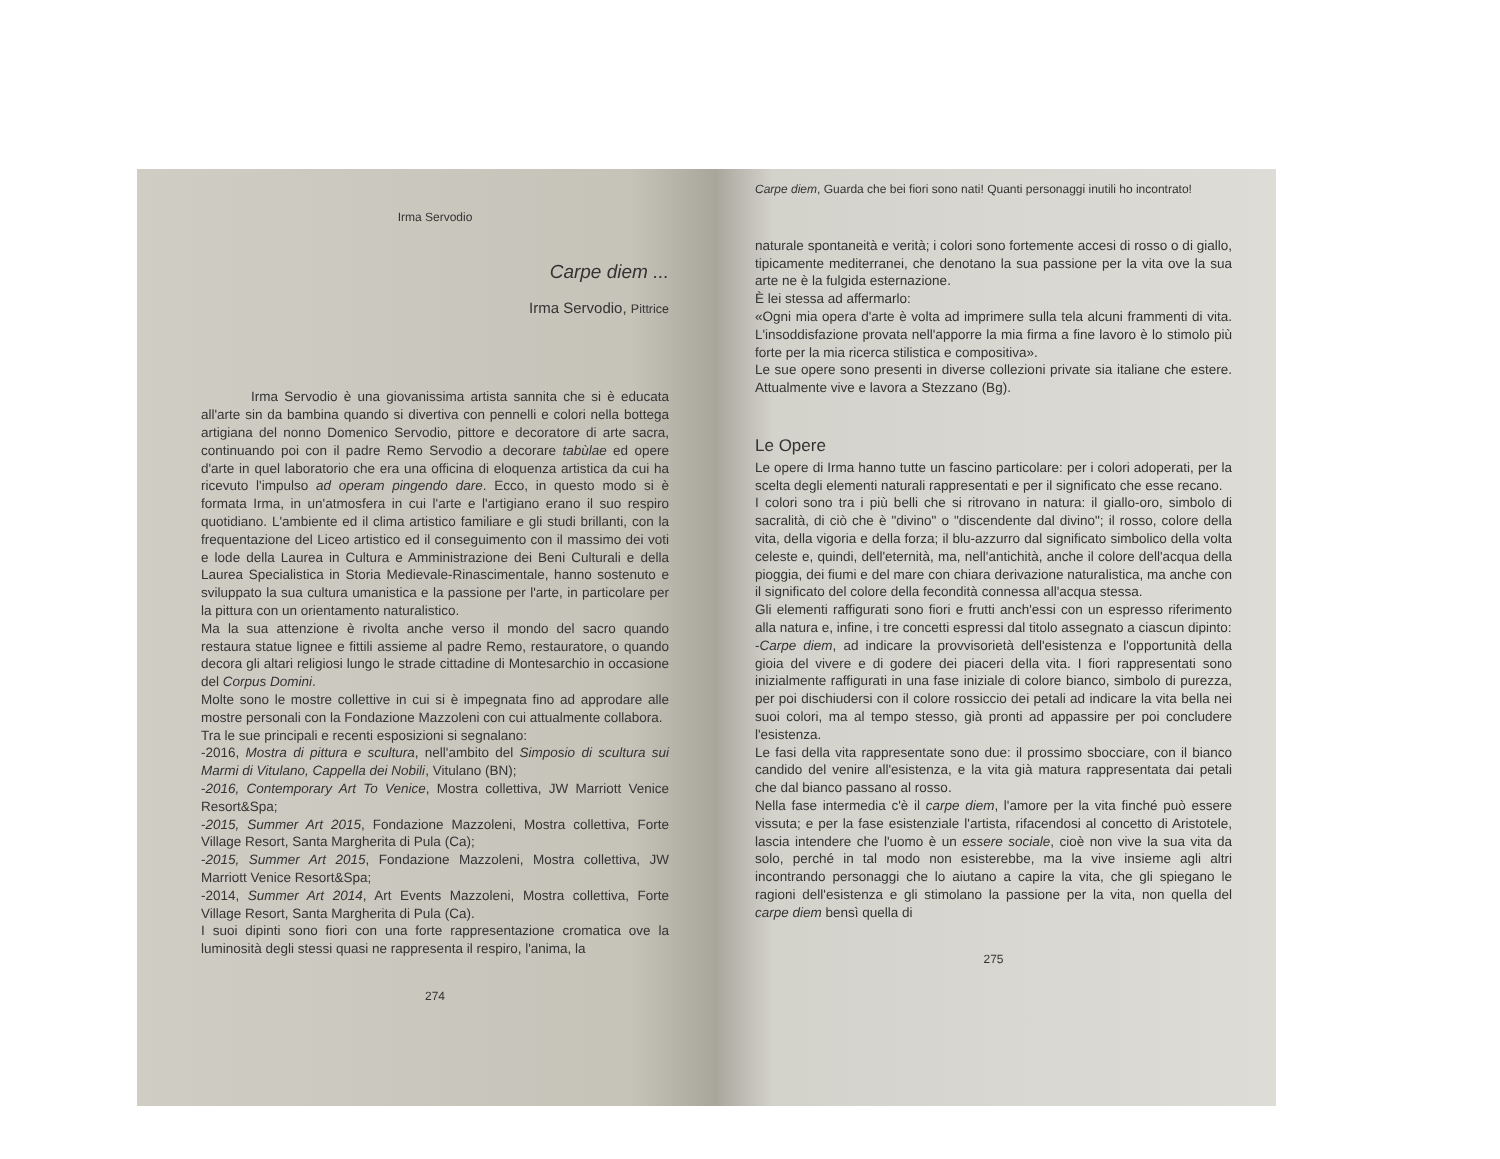Irma Servodio
Carpe diem ...
Irma Servodio, Pittrice
Irma Servodio è una giovanissima artista sannita che si è educata all'arte sin da bambina quando si divertiva con pennelli e colori nella bottega artigiana del nonno Domenico Servodio, pittore e decoratore di arte sacra, continuando poi con il padre Remo Servodio a decorare tabùlae ed opere d'arte in quel laboratorio che era una officina di eloquenza artistica da cui ha ricevuto l'impulso ad operam pingendo dare. Ecco, in questo modo si è formata Irma, in un'atmosfera in cui l'arte e l'artigiano erano il suo respiro quotidiano. L'ambiente ed il clima artistico familiare e gli studi brillanti, con la frequentazione del Liceo artistico ed il conseguimento con il massimo dei voti e lode della Laurea in Cultura e Amministrazione dei Beni Culturali e della Laurea Specialistica in Storia Medievale-Rinascimentale, hanno sostenuto e sviluppato la sua cultura umanistica e la passione per l'arte, in particolare per la pittura con un orientamento naturalistico.
Ma la sua attenzione è rivolta anche verso il mondo del sacro quando restaura statue lignee e fittili assieme al padre Remo, restauratore, o quando decora gli altari religiosi lungo le strade cittadine di Montesarchio in occasione del Corpus Domini.
Molte sono le mostre collettive in cui si è impegnata fino ad approdare alle mostre personali con la Fondazione Mazzoleni con cui attualmente collabora.
Tra le sue principali e recenti esposizioni si segnalano:
-2016, Mostra di pittura e scultura, nell'ambito del Simposio di scultura sui Marmi di Vitulano, Cappella dei Nobili, Vitulano (BN);
-2016, Contemporary Art To Venice, Mostra collettiva, JW Marriott Venice Resort&Spa;
-2015, Summer Art 2015, Fondazione Mazzoleni, Mostra collettiva, Forte Village Resort, Santa Margherita di Pula (Ca);
-2015, Summer Art 2015, Fondazione Mazzoleni, Mostra collettiva, JW Marriott Venice Resort&Spa;
-2014, Summer Art 2014, Art Events Mazzoleni, Mostra collettiva, Forte Village Resort, Santa Margherita di Pula (Ca).
I suoi dipinti sono fiori con una forte rappresentazione cromatica ove la luminosità degli stessi quasi ne rappresenta il respiro, l'anima, la
274
Carpe diem, Guarda che bei fiori sono nati! Quanti personaggi inutili ho incontrato!
naturale spontaneità e verità; i colori sono fortemente accesi di rosso o di giallo, tipicamente mediterranei, che denotano la sua passione per la vita ove la sua arte ne è la fulgida esternazione.
È lei stessa ad affermarlo:
«Ogni mia opera d'arte è volta ad imprimere sulla tela alcuni frammenti di vita. L'insoddisfazione provata nell'apporre la mia firma a fine lavoro è lo stimolo più forte per la mia ricerca stilistica e compositiva».
Le sue opere sono presenti in diverse collezioni private sia italiane che estere. Attualmente vive e lavora a Stezzano (Bg).
Le Opere
Le opere di Irma hanno tutte un fascino particolare: per i colori adoperati, per la scelta degli elementi naturali rappresentati e per il significato che esse recano.
I colori sono tra i più belli che si ritrovano in natura: il giallo-oro, simbolo di sacralità, di ciò che è "divino" o "discendente dal divino"; il rosso, colore della vita, della vigoria e della forza; il blu-azzurro dal significato simbolico della volta celeste e, quindi, dell'eternità, ma, nell'antichità, anche il colore dell'acqua della pioggia, dei fiumi e del mare con chiara derivazione naturalistica, ma anche con il significato del colore della fecondità connessa all'acqua stessa.
Gli elementi raffigurati sono fiori e frutti anch'essi con un espresso riferimento alla natura e, infine, i tre concetti espressi dal titolo assegnato a ciascun dipinto:
-Carpe diem, ad indicare la provvisorietà dell'esistenza e l'opportunità della gioia del vivere e di godere dei piaceri della vita. I fiori rappresentati sono inizialmente raffigurati in una fase iniziale di colore bianco, simbolo di purezza, per poi dischiudersi con il colore rossiccio dei petali ad indicare la vita bella nei suoi colori, ma al tempo stesso, già pronti ad appassire per poi concludere l'esistenza.
Le fasi della vita rappresentate sono due: il prossimo sbocciare, con il bianco candido del venire all'esistenza, e la vita già matura rappresentata dai petali che dal bianco passano al rosso.
Nella fase intermedia c'è il carpe diem, l'amore per la vita finché può essere vissuta; e per la fase esistenziale l'artista, rifacendosi al concetto di Aristotele, lascia intendere che l'uomo è un essere sociale, cioè non vive la sua vita da solo, perché in tal modo non esisterebbe, ma la vive insieme agli altri incontrando personaggi che lo aiutano a capire la vita, che gli spiegano le ragioni dell'esistenza e gli stimolano la passione per la vita, non quella del carpe diem bensì quella di
275